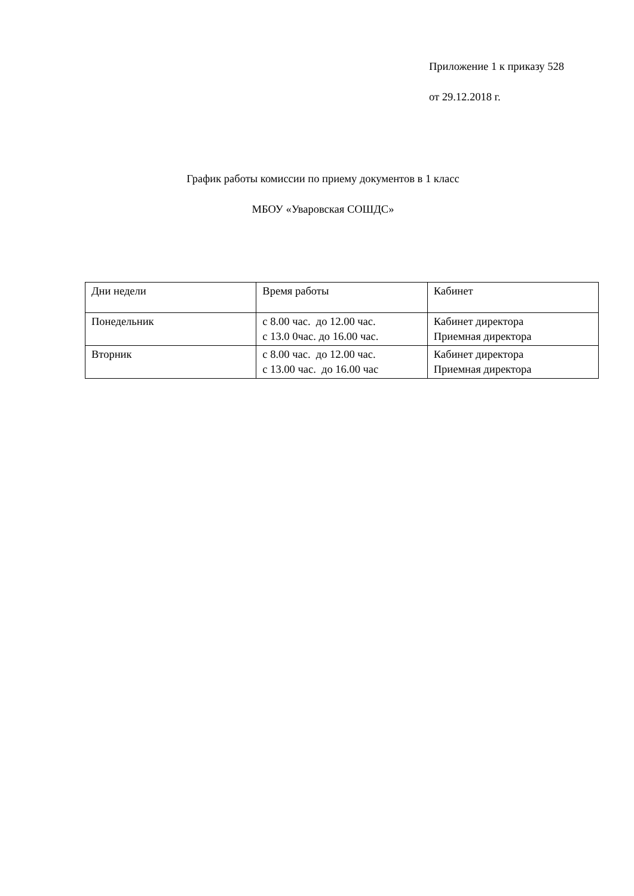Приложение 1 к приказу 528
от 29.12.2018 г.
График работы комиссии по приему документов в 1 класс
МБОУ «Уваровская СОШДС»
| Дни недели | Время работы | Кабинет |
| Понедельник | с 8.00 час. до 12.00 час. с 13.0 0час. до 16.00 час. | Кабинет директора Приемная директора |
| Вторник | с 8.00 час. до 12.00 час. с 13.00 час. до 16.00 час | Кабинет директора Приемная директора |